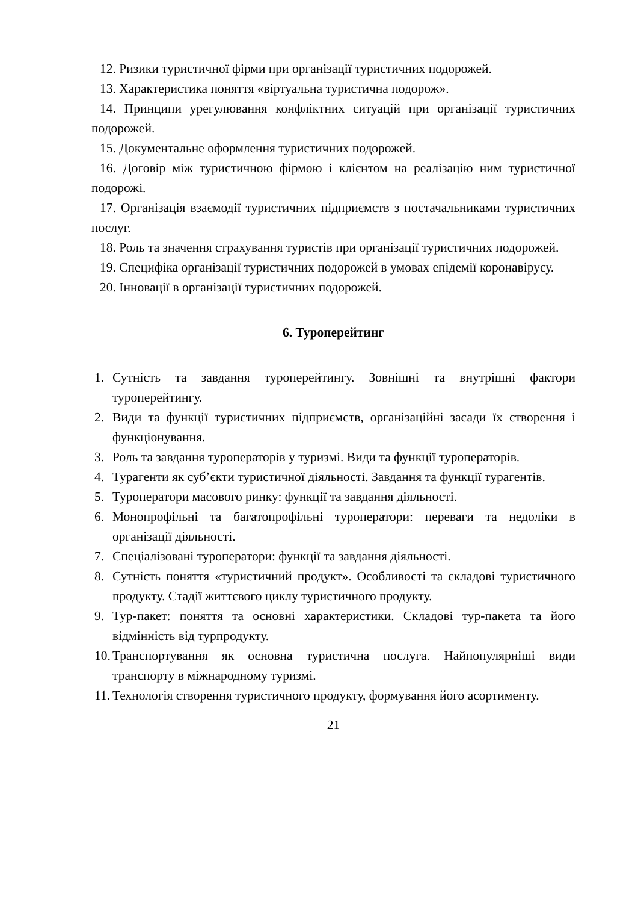12. Ризики туристичної фірми при організації туристичних подорожей.
13. Характеристика поняття «віртуальна туристична подорож».
14. Принципи урегулювання конфліктних ситуацій при організації туристичних подорожей.
15. Документальне оформлення туристичних подорожей.
16. Договір між туристичною фірмою і клієнтом на реалізацію ним туристичної подорожі.
17. Організація взаємодії туристичних підприємств з постачальниками туристичних послуг.
18. Роль та значення страхування туристів при організації туристичних подорожей.
19. Специфіка організації туристичних подорожей в умовах епідемії коронавірусу.
20. Інновації в організації туристичних подорожей.
6. Туроперейтинг
1. Сутність та завдання туроперейтингу. Зовнішні та внутрішні фактори туроперейтингу.
2. Види та функції туристичних підприємств, організаційні засади їх створення і функціонування.
3. Роль та завдання туроператорів у туризмі. Види та функції туроператорів.
4. Турагенти як суб’єкти туристичної діяльності. Завдання та функції турагентів.
5. Туроператори масового ринку: функції та завдання діяльності.
6. Монопрофільні та багатопрофільні туроператори: переваги та недоліки в організації діяльності.
7. Спеціалізовані туроператори: функції та завдання діяльності.
8. Сутність поняття «туристичний продукт». Особливості та складові туристичного продукту. Стадії життєвого циклу туристичного продукту.
9. Тур-пакет: поняття та основні характеристики. Складові тур-пакета та його відмінність від турпродукту.
10. Транспортування як основна туристична послуга. Найпопулярніші види транспорту в міжнародному туризмі.
11. Технологія створення туристичного продукту, формування його асортименту.
21